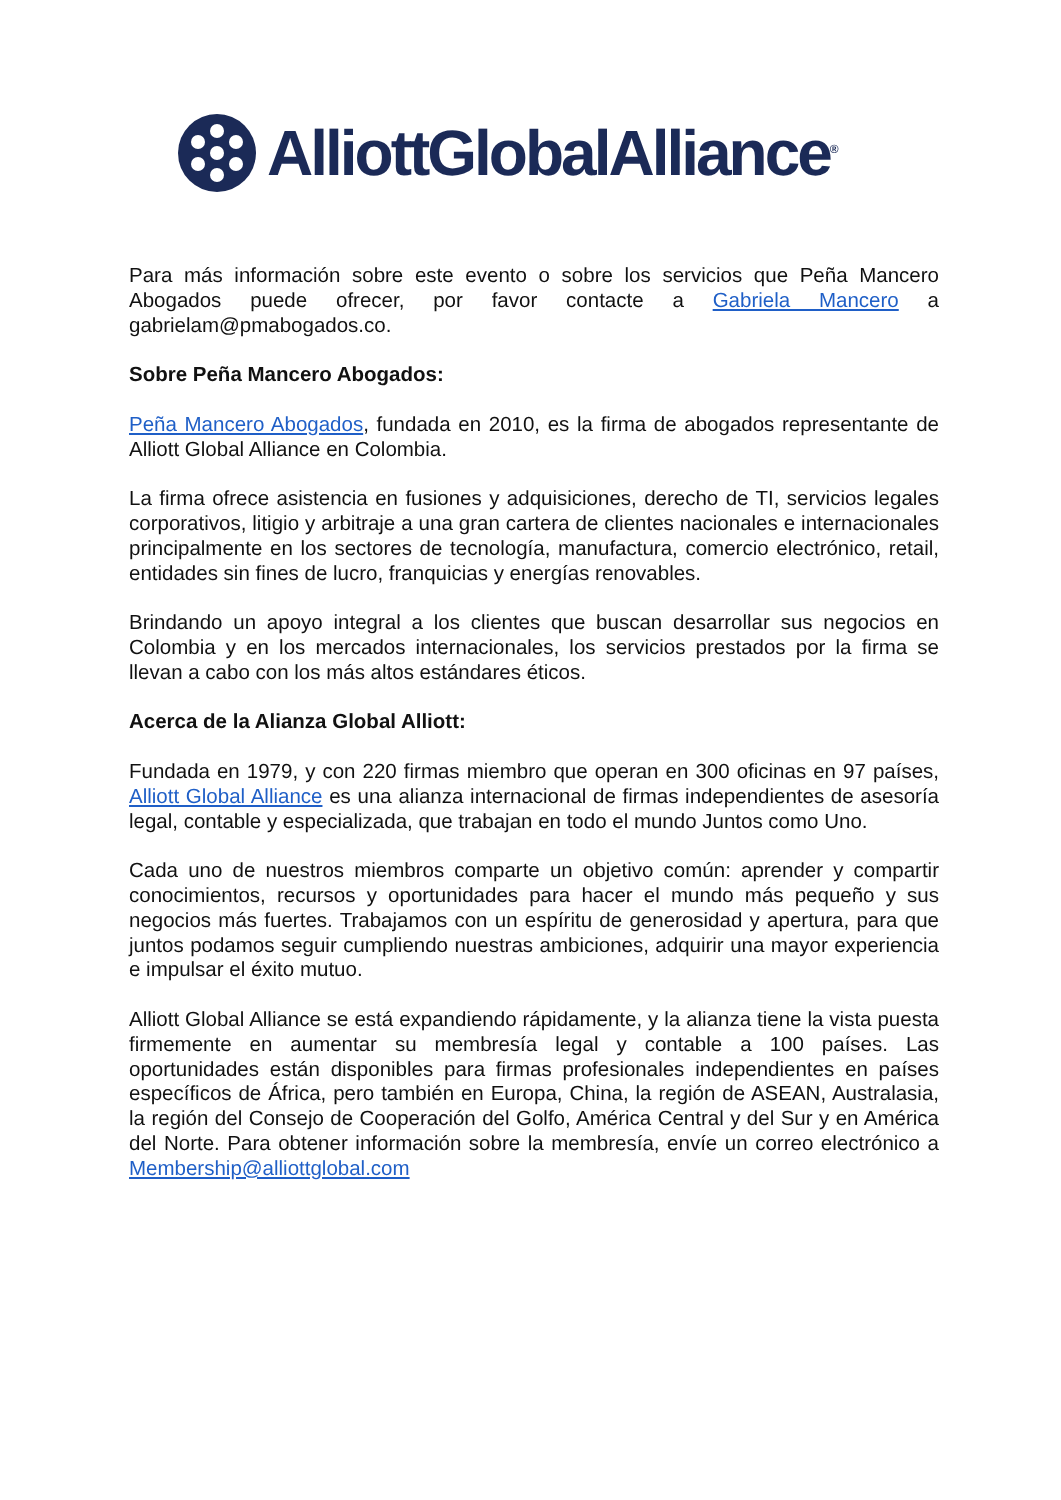AlliottGlobalAlliance<sup>®</sup>
Para más información sobre este evento o sobre los servicios que Peña Mancero Abogados puede ofrecer, por favor contacte a Gabriela Mancero a gabrielam@pmabogados.co.
Sobre Peña Mancero Abogados:
Peña Mancero Abogados, fundada en 2010, es la firma de abogados representante de Alliott Global Alliance en Colombia.
La firma ofrece asistencia en fusiones y adquisiciones, derecho de TI, servicios legales corporativos, litigio y arbitraje a una gran cartera de clientes nacionales e internacionales principalmente en los sectores de tecnología, manufactura, comercio electrónico, retail, entidades sin fines de lucro, franquicias y energías renovables.
Brindando un apoyo integral a los clientes que buscan desarrollar sus negocios en Colombia y en los mercados internacionales, los servicios prestados por la firma se llevan a cabo con los más altos estándares éticos.
Acerca de la Alianza Global Alliott:
Fundada en 1979, y con 220 firmas miembro que operan en 300 oficinas en 97 países, Alliott Global Alliance es una alianza internacional de firmas independientes de asesoría legal, contable y especializada, que trabajan en todo el mundo Juntos como Uno.
Cada uno de nuestros miembros comparte un objetivo común: aprender y compartir conocimientos, recursos y oportunidades para hacer el mundo más pequeño y sus negocios más fuertes. Trabajamos con un espíritu de generosidad y apertura, para que juntos podamos seguir cumpliendo nuestras ambiciones, adquirir una mayor experiencia e impulsar el éxito mutuo.
Alliott Global Alliance se está expandiendo rápidamente, y la alianza tiene la vista puesta firmemente en aumentar su membresía legal y contable a 100 países. Las oportunidades están disponibles para firmas profesionales independientes en países específicos de África, pero también en Europa, China, la región de ASEAN, Australasia, la región del Consejo de Cooperación del Golfo, América Central y del Sur y en América del Norte. Para obtener información sobre la membresía, envíe un correo electrónico a Membership@alliottglobal.com